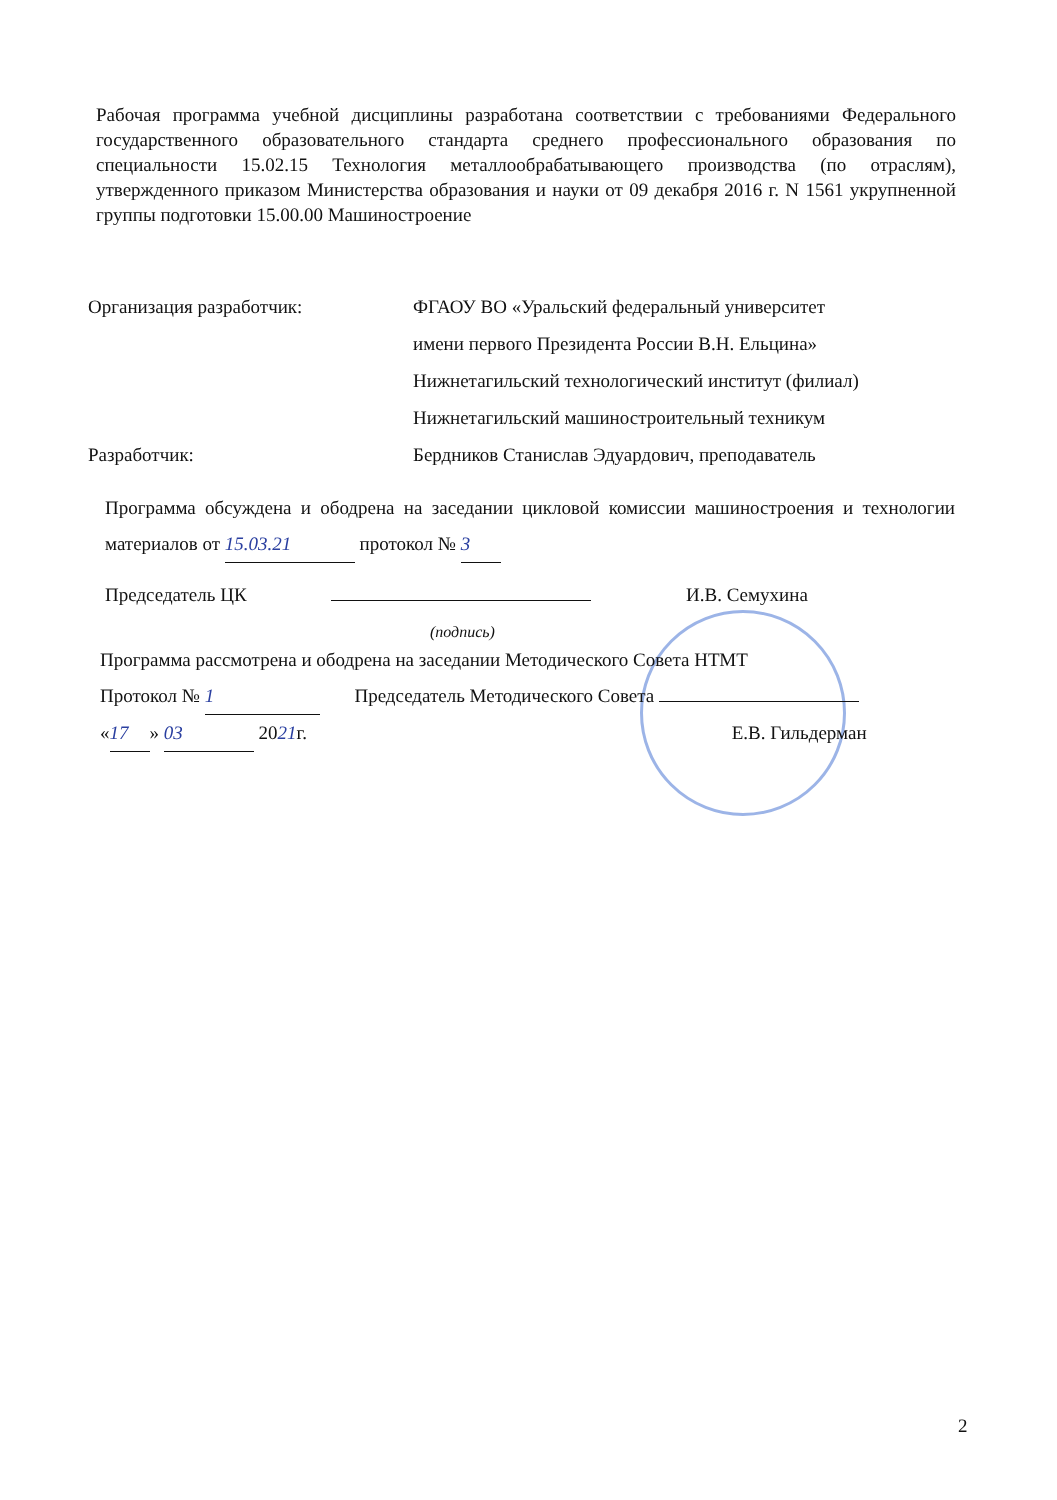Рабочая программа учебной дисциплины разработана соответствии с требованиями Федерального государственного образовательного стандарта среднего профессионального образования по специальности 15.02.15 Технология металлообрабатывающего производства (по отраслям), утвержденного приказом Министерства образования и науки от 09 декабря 2016 г. N 1561 укрупненной группы подготовки 15.00.00 Машиностроение
Организация разработчик: ФГАОУ ВО «Уральский федеральный университет
имени первого Президента России В.Н. Ельцина»
Нижнетагильский технологический институт (филиал)
Нижнетагильский машиностроительный техникум
Разработчик: Бердников Станислав Эдуардович, преподаватель
Программа обсуждена и ободрена на заседании цикловой комиссии машиностроения и технологии материалов от 15.03.21 протокол № 3
Председатель ЦК И.В. Семухина
(подпись)
Программа рассмотрена и ободрена на заседании Методического Совета НТМТ
Протокол № 1 Председатель Методического Совета
« 17 » 03 2021г. Е.В. Гильдерман
2